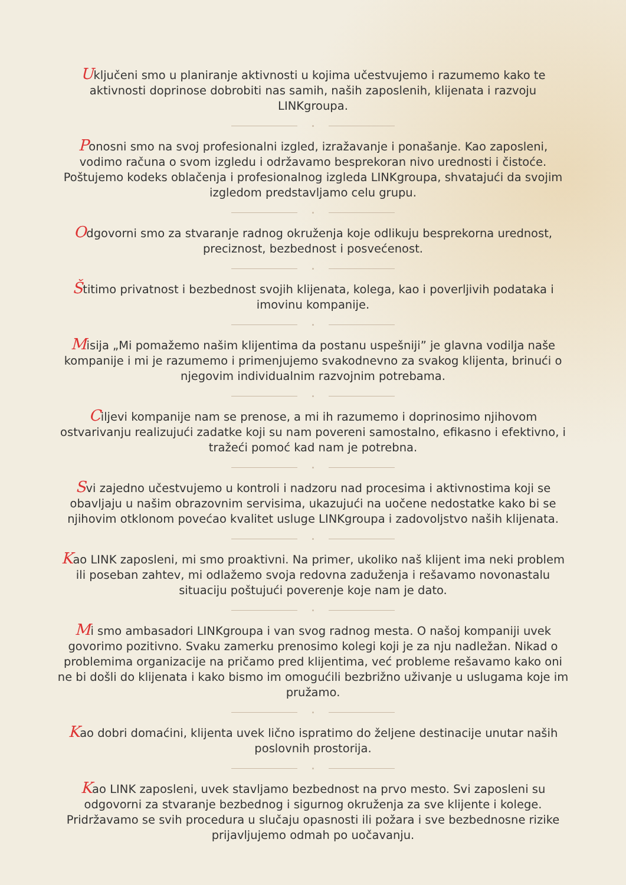Uključeni smo u planiranje aktivnosti u kojima učestvujemo i razumemo kako te aktivnosti doprinose dobrobiti nas samih, naših zaposlenih, klijenata i razvoju LINKgroupa.
Ponosni smo na svoj profesionalni izgled, izražavanje i ponašanje. Kao zaposleni, vodimo računa o svom izgledu i održavamo besprekoran nivo urednosti i čistoće. Poštujemo kodeks oblačenja i profesionalnog izgleda LINKgroupa, shvatajući da svojim izgledom predstavljamo celu grupu.
Odgovorni smo za stvaranje radnog okruženja koje odlikuju besprekorna urednost, preciznost, bezbednost i posvećenost.
Štitimo privatnost i bezbednost svojih klijenata, kolega, kao i poverljivih podataka i imovinu kompanije.
Misija „Mi pomažemo našim klijentima da postanu uspešniji” je glavna vodilja naše kompanije i mi je razumemo i primenjujemo svakodnevno za svakog klijenta, brinući o njegovim individualnim razvojnim potrebama.
Ciljevi kompanije nam se prenose, a mi ih razumemo i doprinosimo njihovom ostvarivanju realizujući zadatke koji su nam povereni samostalno, efikasno i efektivno, i tražeći pomoć kad nam je potrebna.
Svi zajedno učestvujemo u kontroli i nadzoru nad procesima i aktivnostima koji se obavljaju u našim obrazovnim servisima, ukazujući na uočene nedostatke kako bi se njihovim otklonom povećao kvalitet usluge LINKgroupa i zadovoljstvo naših klijenata.
Kao LINK zaposleni, mi smo proaktivni. Na primer, ukoliko naš klijent ima neki problem ili poseban zahtev, mi odlažemo svoja redovna zaduženja i rešavamo novonastalu situaciju poštujući poverenje koje nam je dato.
Mi smo ambasadori LINKgroupa i van svog radnog mesta. O našoj kompaniji uvek govorimo pozitivno. Svaku zamerku prenosimo kolegi koji je za nju nadležan. Nikad o problemima organizacije na pričamo pred klijentima, već probleme rešavamo kako oni ne bi došli do klijenata i kako bismo im omogućili bezbrižno uživanje u uslugama koje im pružamo.
Kao dobri domaćini, klijenta uvek lično ispratimo do željene destinacije unutar naših poslovnih prostorija.
Kao LINK zaposleni, uvek stavljamo bezbednost na prvo mesto. Svi zaposleni su odgovorni za stvaranje bezbednog i sigurnog okruženja za sve klijente i kolege. Pridržavamo se svih procedura u slučaju opasnosti ili požara i sve bezbednosne rizike prijavljujemo odmah po uočavanju.